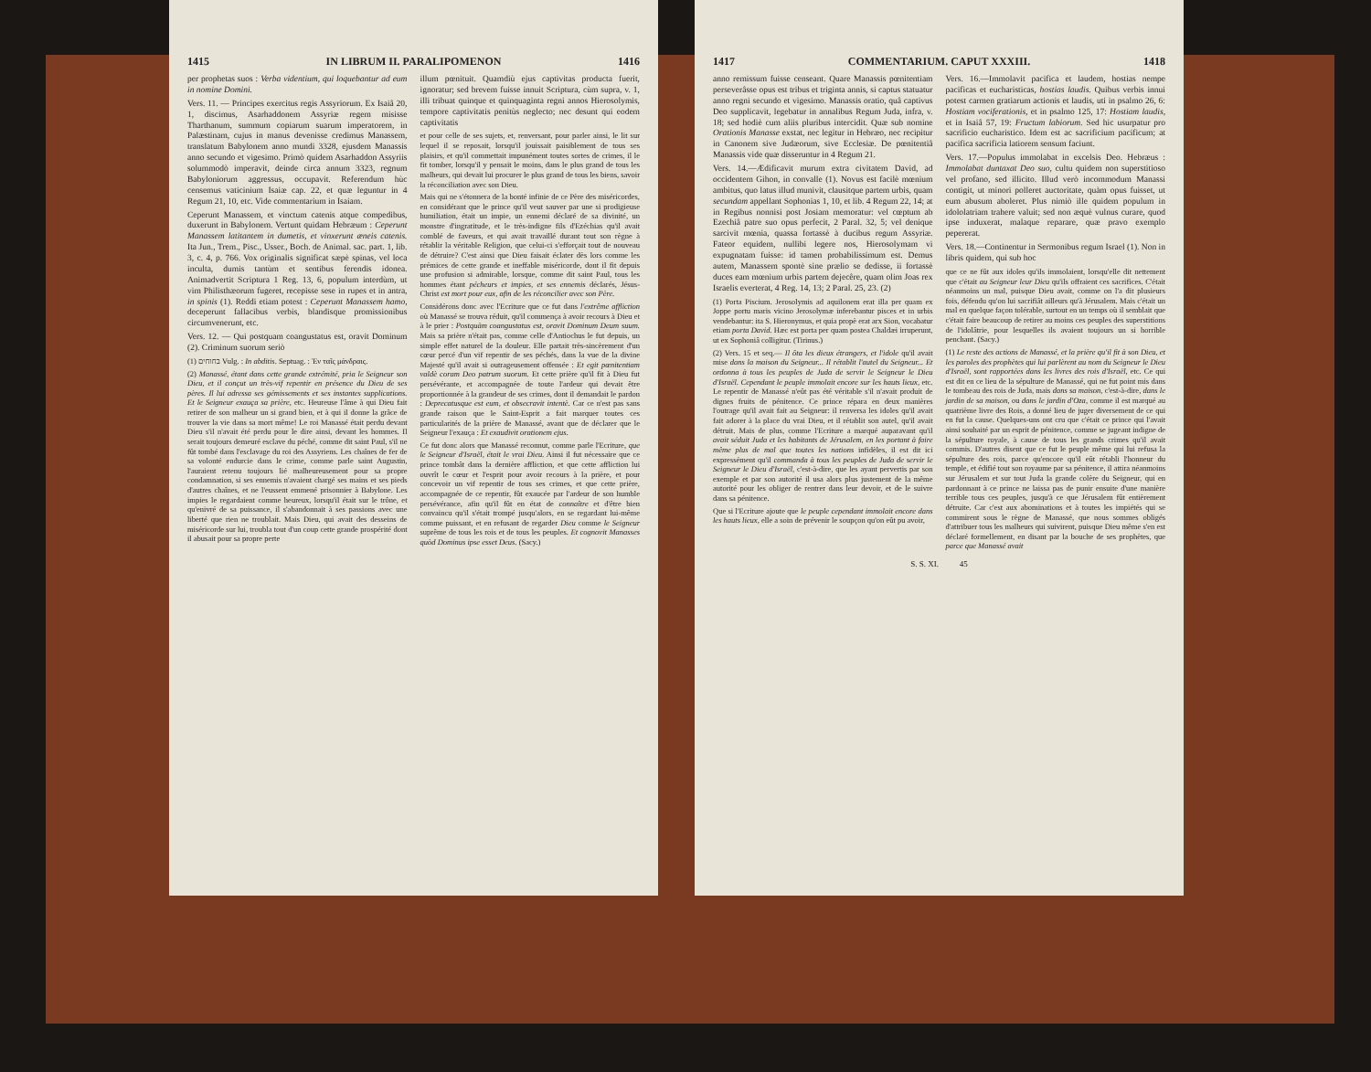1415 IN LIBRUM II. PARALIPOMENON 1416
per prophetas suos : Verba videntium, qui loquebantur ad eum in nomine Domini.
Vers. 11. — Principes exercitus regis Assyriorum. Ex Isaiâ 20, 1, discimus, Asarhaddonem Assyriæ regem misisse Tharthanum, summum copiarum suarum imperatorem, in Palæstinam, cujus in manus devenisse credimus Manassem, translatum Babylonem anno mundi 3328, ejusdem Manassis anno secundo et vigesimo. Primò quidem Asarhaddon Assyriis solummodò imperavit, deinde circa annum 3323, regnum Babyloniorum aggressus, occupavit. Referendum hùc censemus vaticinium Isaiæ cap. 22, et quæ leguntur in 4 Regum 21, 10, etc. Vide commentarium in Isaiam.
Ceperunt Manassem, et vinctum catenis atque compedibus, duxerunt in Babylonem. Vertunt quidam Hebræum : Ceperunt Manassem latitantem in dumetis, et vinxerunt æneis catenis. Ita Jun., Trem., Pisc., Usser., Boch. de Animal. sac. part. 1, lib. 3, c. 4, p. 766. Vox originalis significat sæpè spinas, vel loca inculta, dumis tantùm et sentibus ferendis idonea. Animadvertit Scriptura 1 Reg. 13, 6, populum interdùm, ut vim Philisthæorum fugeret, recepisse sese in rupes et in antra, in spinis (1). Reddi etiam potest : Ceperunt Manassem hamo, deceperunt fallacibus verbis, blandisque promissionibus circumvenerunt, etc.
Vers. 12. — Qui postquam coangustatus est, oravit Dominum (2). Criminum suorum seriò
(1) בחוחים Vulg. : In abditis. Septuag. : Ἐν ταῖς μάνδραις.
(2) Manassé, étant dans cette grande extrémité, pria le Seigneur son Dieu, et il conçut un très-vif repentir en présence du Dieu de ses pères. Il lui adressa ses gémissements et ses instantes supplications. Et le Seigneur exauça sa prière, etc. Heureuse l'âme à qui Dieu fait retirer de son malheur un si grand bien, et à qui il donne la grâce de trouver la vie dans sa mort même! Le roi Manassé était perdu devant Dieu s'il n'avait été perdu pour le dire ainsi, devant les hommes. Il serait toujours demeuré esclave du péché, comme dit saint Paul, s'il ne fût tombé dans l'esclavage du roi des Assyriens. Les chaînes de fer de sa volonté endurcie dans le crime, comme parle saint Augustin, l'auraient retenu toujours lié malheureusement pour sa propre condamnation, si ses ennemis n'avaient chargé ses mains et ses pieds d'autres chaînes, et ne l'eussent emmené prisonnier à Babylone. Les impies le regardaient comme heureux, lorsqu'il était sur le trône, et qu'enivré de sa puissance, il s'abandonnait à ses passions avec une liberté que rien ne troublait. Mais Dieu, qui avait des desseins de miséricorde sur lui, troubla tout d'un coup cette grande prospérité dont il abusait pour sa propre perte
illum pœnituit. Quamdiù ejus captivitas producta fuerit, ignoratur; sed brevem fuisse innuit Scriptura, cùm supra, v. 1, illi tribuat quinque et quinquaginta regni annos Hierosolymis, tempore captivitatis penitùs neglecto; nec desunt qui eodem captivitatis
et pour celle de ses sujets, et, renversant, pour parler ainsi, le lit sur lequel il se reposait, lorsqu'il jouissait paisiblement de tous ses plaisirs, et qu'il commettait impunément toutes sortes de crimes, il le fit tomber, lorsqu'il y pensait le moins, dans le plus grand de tous les malheurs, qui devait lui procurer le plus grand de tous les biens, savoir la réconciliation avec son Dieu.
Mais qui ne s'étonnera de la bonté infinie de ce Père des miséricordes, en considérant que le prince qu'il veut sauver par une si prodigieuse humiliation, était un impie, un ennemi déclaré de sa divinité, un monstre d'ingratitude, et le très-indigne fils d'Ezéchias qu'il avait comblé de faveurs, et qui avait travaillé durant tout son règne à rétablir la véritable Religion, que celui-ci s'efforçait tout de nouveau de détruire? C'est ainsi que Dieu faisait éclater dès lors comme les prémices de cette grande et ineffable miséricorde, dont il fit depuis une profusion si admirable, lorsque, comme dit saint Paul, tous les hommes étant pécheurs et impies, et ses ennemis déclarés, Jésus-Christ est mort pour eux, afin de les réconcilier avec son Père.
Considérons donc avec l'Ecriture que ce fut dans l'extrême affliction où Manassé se trouva réduit, qu'il commença à avoir recours à Dieu et à le prier : Postquàm coangustatus est, oravit Dominum Deum suum. Mais sa prière n'était pas, comme celle d'Antiochus le fut depuis, un simple effet naturel de la douleur. Elle partait très-sincèrement d'un cœur percé d'un vif repentir de ses péchés, dans la vue de la divine Majesté qu'il avait si outrageusement offensée : Et egit pœnitentiam valdè coram Deo patrum suorum. Et cette prière qu'il fit à Dieu fut persévérante, et accompagnée de toute l'ardeur qui devait être proportionnée à la grandeur de ses crimes, dont il demandait le pardon : Deprecatusque est eum, et obsecravit intentè. Car ce n'est pas sans grande raison que le Saint-Esprit a fait marquer toutes ces particularités de la prière de Manassé, avant que de déclarer que le Seigneur l'exauça : Et exaudivit orationem ejus.
Ce fut donc alors que Manassé reconnut, comme parle l'Ecriture, que le Seigneur d'Israël, était le vrai Dieu. Ainsi il fut nécessaire que ce prince tombât dans la dernière affliction, et que cette affliction lui ouvrît le cœur et l'esprit pour avoir recours à la prière, et pour concevoir un vif repentir de tous ses crimes, et que cette prière, accompagnée de ce repentir, fût exaucée par l'ardeur de son humble persévérance, afin qu'il fût en état de connaître et d'être bien convaincu qu'il s'était trompé jusqu'alors, en se regardant lui-même comme puissant, et en refusant de regarder Dieu comme le Seigneur suprême de tous les rois et de tous les peuples. Et cognovit Manasses quòd Dominus ipse esset Deus. (Sacy.)
1417 COMMENTARIUM. CAPUT XXXIII. 1418
anno remissum fuisse censeant. Quare Manassis pœnitentiam perseverâsse opus est tribus et triginta annis, si captus statuatur anno regni secundo et vigesimo. Manassis oratio, quâ captivus Deo supplicavit, legebatur in annalibus Regum Juda, infra, v. 18; sed hodiè cum aliis pluribus intercidit. Quæ sub nomine Orationis Manasse exstat, nec legitur in Hebræo, nec recipitur in Canonem sive Judæorum, sive Ecclesiæ. De pœnitentiâ Manassis vide quæ disseruntur in 4 Regum 21.
Vers. 14.—Ædificavit murum extra civitatem David, ad occidentem Gihon, in convalle (1). Novus est facilè mœnium ambitus, quo latus illud munivit, clausitque partem urbis, quam secundam appellant Sophonias 1, 10, et lib. 4 Regum 22, 14; at in Regibus nonnisi post Josiam memoratur: vel cœptum ab Ezechiâ patre suo opus perfecit, 2 Paral. 32, 5; vel denique sarcivit mœnia, quassa fortassè à ducibus regum Assyriæ. Fateor equidem, nullibi legere nos, Hierosolymam vi expugnatam fuisse: id tamen probabilissimum est. Demus autem, Manassem spontè sine prælio se dedisse, ii fortassè duces eam mœnium urbis partem dejecêre, quam olim Joas rex Israelis everterat, 4 Reg. 14, 13; 2 Paral. 25, 23. (2)
(1) Porta Piscium. Jerosolymis ad aquilonem erat illa per quam ex Joppe portu maris vicino Jerosolymæ inferebantur pisces et in urbis vendebantur: ita S. Hieronymus, et quia propè erat arx Sion, vocabatur etiam porta David. Hæc est porta per quam postea Chaldæi irruperunt, ut ex Sophoniâ colligitur. (Tirinus.)
(2) Vers. 15 et seq.— Il ôta les dieux étrangers, et l'idole qu'il avait mise dans la maison du Seigneur... Il rétablit l'autel du Seigneur... Et ordonna à tous les peuples de Juda de servir le Seigneur le Dieu d'Israël. Cependant le peuple immolait encore sur les hauts lieux, etc. Le repentir de Manassé n'eût pas été véritable s'il n'avait produit de dignes fruits de pénitence. Ce prince répara en deux manières l'outrage qu'il avait fait au Seigneur: il renversa les idoles qu'il avait fait adorer à la place du vrai Dieu, et il rétablit son autel, qu'il avait détruit. Mais de plus, comme l'Ecriture a marqué auparavant qu'il avait séduit Juda et les habitants de Jérusalem, en les portant à faire même plus de mal que toutes les nations infidèles, il est dit ici expressément qu'il commanda à tous les peuples de Juda de servir le Seigneur le Dieu d'Israël, c'est-à-dire, que les ayant pervertis par son exemple et par son autorité il usa alors plus justement de la même autorité pour les obliger de rentrer dans leur devoir, et de le suivre dans sa pénitence.
Que si l'Ecriture ajoute que le peuple cependant immolait encore dans les hauts lieux, elle a soin de prévenir le soupçon qu'on eût pu avoir,
Vers. 16.—Immolavit pacifica et laudem, hostias nempe pacificas et eucharisticas, hostias laudis. Quibus verbis innui potest carmen gratiarum actionis et laudis, uti in psalmo 26, 6: Hostiam vociferationis, et in psalmo 125, 17: Hostiam laudis, et in Isaiâ 57, 19: Fructum labiorum. Sed hic usurpatur pro sacrificio eucharistico. Idem est ac sacrificium pacificum; at pacifica sacrificia latiorem sensum faciunt.
Vers. 17.—Populus immolabat in excelsis Deo. Hebræus : Immolabat duntaxat Deo suo, cultu quidem non superstitioso vel profano, sed illicito. Illud verò incommodum Manassi contigit, ut minori polleret auctoritate, quàm opus fuisset, ut eum abusum aboleret. Plus nimiò ille quidem populum in idololatriam trahere valuit; sed non æquè vulnus curare, quod ipse induxerat, malaque reparare, quæ pravo exemplo pepererat.
Vers. 18.—Continentur in Sermonibus regum Israel (1). Non in libris quidem, qui sub hoc
que ce ne fût aux idoles qu'ils immolaient, lorsqu'elle dit nettement que c'était au Seigneur leur Dieu qu'ils offraient ces sacrifices. C'était néanmoins un mal, puisque Dieu avait, comme on l'a dit plusieurs fois, défendu qu'on lui sacrifiât ailleurs qu'à Jérusalem. Mais c'était un mal en quelque façon tolérable, surtout en un temps où il semblait que c'était faire beaucoup de retirer au moins ces peuples des superstitions de l'idolâtrie, pour lesquelles ils avaient toujours un si horrible penchant. (Sacy.)
(1) Le reste des actions de Manassé, et la prière qu'il fit à son Dieu, et les paroles des prophètes qui lui parlèrent au nom du Seigneur le Dieu d'Israël, sont rapportées dans les livres des rois d'Israël, etc. Ce qui est dit en ce lieu de la sépulture de Manassé, qui ne fut point mis dans le tombeau des rois de Juda, mais dans sa maison, c'est-à-dire, dans le jardin de sa maison, ou dans le jardin d'Oza, comme il est marqué au quatrième livre des Rois, a donné lieu de juger diversement de ce qui en fut la cause. Quelques-uns ont cru que c'était ce prince qui l'avait ainsi souhaité par un esprit de pénitence, comme se jugeant indigne de la sépulture royale, à cause de tous les grands crimes qu'il avait commis. D'autres disent que ce fut le peuple même qui lui refusa la sépulture des rois, parce qu'encore qu'il eût rétabli l'honneur du temple, et édifié tout son royaume par sa pénitence, il attira néanmoins sur Jérusalem et sur tout Juda la grande colère du Seigneur, qui en pardonnant à ce prince ne laissa pas de punir ensuite d'une manière terrible tous ces peuples, jusqu'à ce que Jérusalem fût entièrement détruite. Car c'est aux abominations et à toutes les impiétés qui se commirent sous le règne de Manassé, que nous sommes obligés d'attribuer tous les malheurs qui suivirent, puisque Dieu même s'en est déclaré formellement, en disant par la bouche de ses prophètes, que parce que Manassé avait
S. S. XI. 45